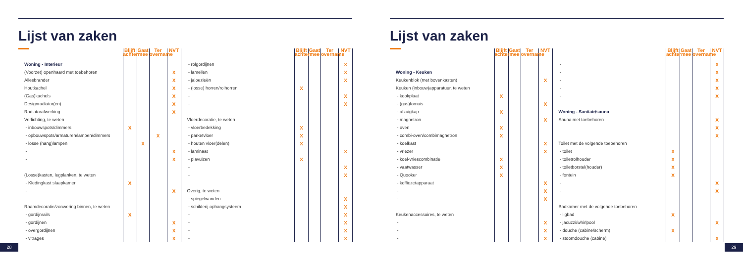Lijst van zaken
| | Blijft achter | Gaat mee | Ter overname | NVT |
| --- | --- | --- | --- | --- |
| Woning - Interieur | | | | |
| (Voorzet) openhaard met toebehoren | | | | X |
| Allesbrander | | | | X |
| Houtkachel | | | | X |
| (Gas)kachels | | | | X |
| Designradiator(en) | | | | X |
| Radiatorafwerking | | | | X |
| Verlichting, te weten | | | | |
| - inbouwspots/dimmers | X | | | |
| - opbouwspots/armaturen/lampen/dimmers | | | X | |
| - losse (hang)lampen | | X | | |
| - | | | | X |
| - | | | | X |
| (Losse)kasten, legplanken, te weten | | | | |
| - Kledingkast slaapkamer | X | | | |
| - | | | | X |
| Raamdecoratie/zonwering binnen, te weten | | | | |
| - gordijnrails | X | | | |
| - gordijnen | | | | X |
| - overgordijnen | | | | X |
| - vitrages | | | | X |
| | Blijft achter | Gaat mee | Ter overname | NVT |
| --- | --- | --- | --- | --- |
| - rolgordijnen | | | | X |
| - lamellen | | | | X |
| - jaloezieën | | | | X |
| - (losse) horren/rolhorren | X | | | |
| - | | | | X |
| - | | | | X |
| Vloerdecoratie, te weten | | | | |
| - vloerbedekking | X | | | |
| - parketvloer | X | | | |
| - houten vloer(delen) | X | | | |
| - laminaat | | | | X |
| - plavuizen | X | | | |
| - | | | | X |
| - | | | | X |
| Overig, te weten | | | | |
| - spiegelwanden | | | | X |
| - schilderij ophangsysteem | | | | X |
| - | | | | X |
| - | | | | X |
| - | | | | X |
| - | | | | X |
Lijst van zaken
| | Blijft achter | Gaat mee | Ter overname | NVT |
| --- | --- | --- | --- | --- |
| Woning - Keuken | | | | |
| Keukenblok (met bovenkasten) | | | | X |
| Keuken (inbouw)apparatuur, te weten | | | | |
| - kookplaat | X | | | |
| - (gas)fornuis | | | | X |
| - afzuigkap | X | | | |
| - magnetron | | | | X |
| - oven | X | | | |
| - combi-oven/combimagnetron | X | | | |
| - koelkast | | | | X |
| - vriezer | | | | X |
| - koel-vriescombinatie | X | | | |
| - vaatwasser | X | | | |
| - Quooker | X | | | |
| - koffiezetapparaat | | | | X |
| - | | | | X |
| - | | | | X |
| Keukenaccessoires, te weten | | | | |
| - | | | | X |
| - | | | | X |
| - | | | | X |
| | Blijft achter | Gaat mee | Ter overname | NVT |
| --- | --- | --- | --- | --- |
| - | | | | X |
| - | | | | X |
| - | | | | X |
| - | | | | X |
| - | | | | X |
| Woning - Sanitair/sauna | | | | |
| Sauna met toebehoren | | | | X |
| | | | | X |
| | | | | X |
| Toilet met de volgende toebehoren | | | | |
| - toilet | X | | | |
| - toiletrolhouder | X | | | |
| - toiletborstel(houder) | X | | | |
| - fontein | X | | | |
| - | | | | X |
| - | | | | X |
| Badkamer met de volgende toebehoren | | | | |
| - ligbad | X | | | |
| - jacuzzi/whirlpool | | | | X |
| - douche (cabine/scherm) | X | | | |
| - stoomdouche (cabine) | | | | X |
28 29